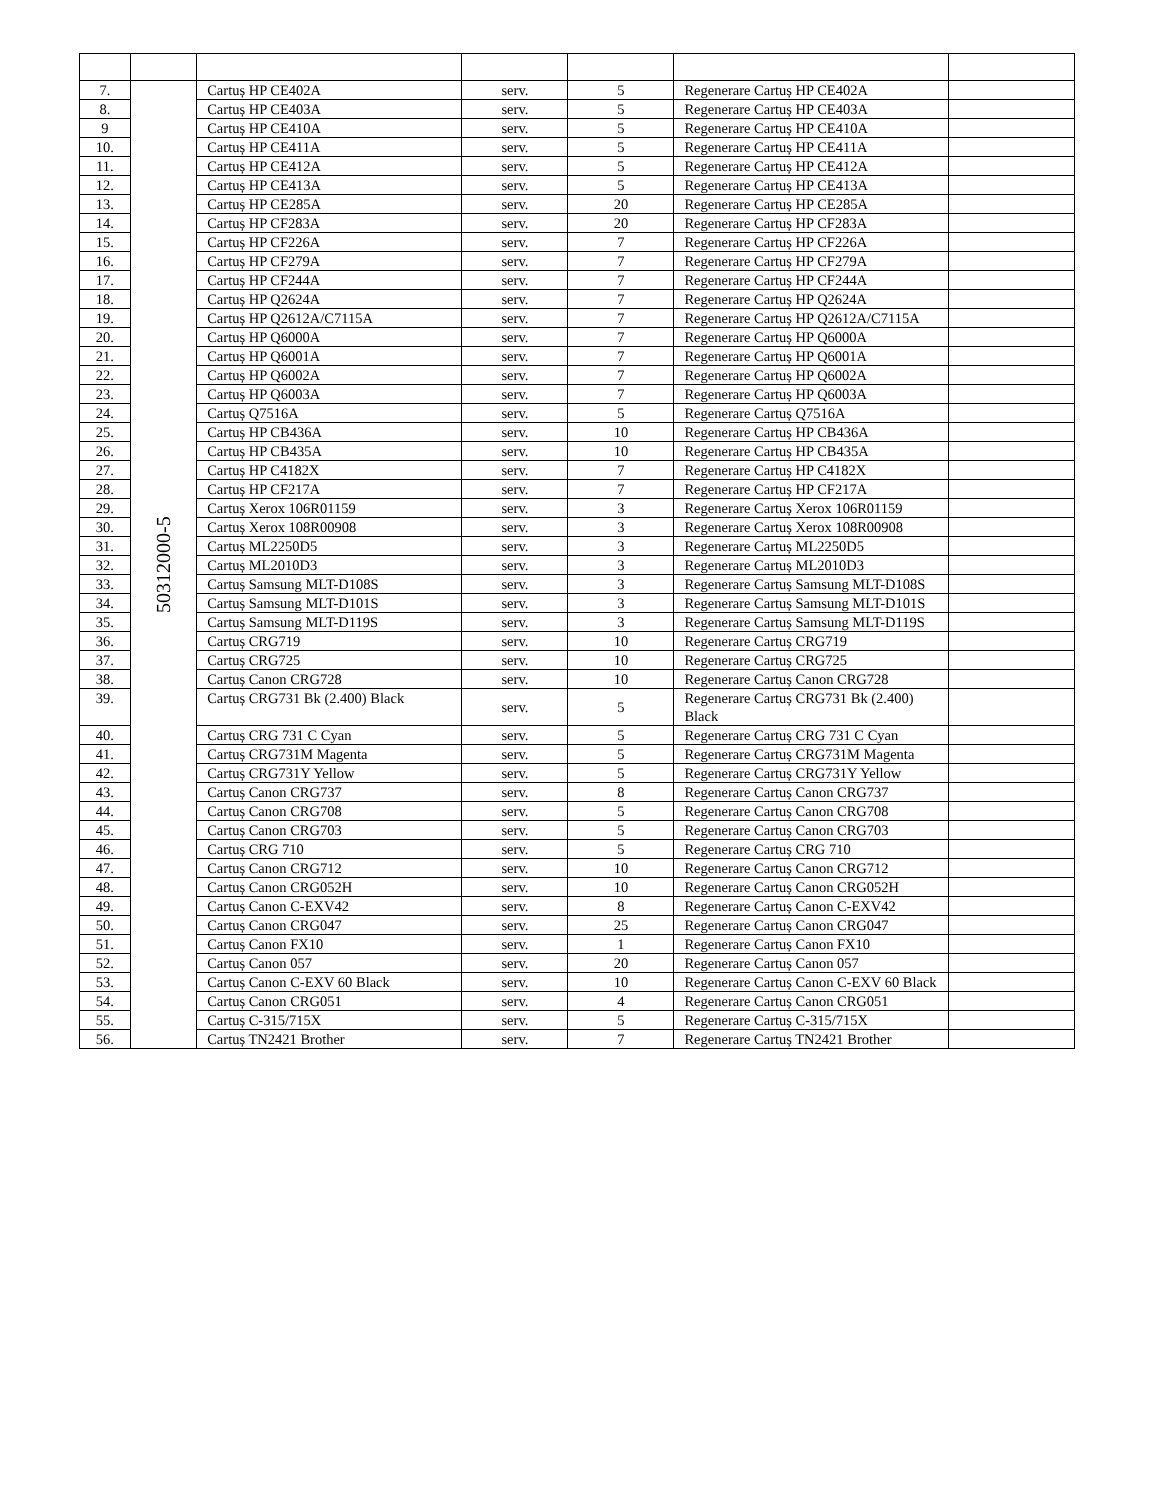| 7. | 50312000-5 | Cartuș HP CE402A | serv. | 5 | Regenerare Cartuș HP CE402A | |
| 8. | | Cartuș HP CE403A | serv. | 5 | Regenerare Cartuș HP CE403A | |
| 9 | | Cartuș HP CE410A | serv. | 5 | Regenerare Cartuș HP CE410A | |
| 10. | | Cartuș HP CE411A | serv. | 5 | Regenerare Cartuș HP CE411A | |
| 11. | | Cartuș HP CE412A | serv. | 5 | Regenerare Cartuș HP CE412A | |
| 12. | | Cartuș HP CE413A | serv. | 5 | Regenerare Cartuș HP CE413A | |
| 13. | | Cartuș HP CE285A | serv. | 20 | Regenerare Cartuș HP CE285A | |
| 14. | | Cartuș HP CF283A | serv. | 20 | Regenerare Cartuș HP CF283A | |
| 15. | | Cartuș HP CF226A | serv. | 7 | Regenerare Cartuș HP CF226A | |
| 16. | | Cartuș HP CF279A | serv. | 7 | Regenerare Cartuș HP CF279A | |
| 17. | | Cartuș HP CF244A | serv. | 7 | Regenerare Cartuș HP CF244A | |
| 18. | | Cartuș HP Q2624A | serv. | 7 | Regenerare Cartuș HP Q2624A | |
| 19. | | Cartuș HP Q2612A/C7115A | serv. | 7 | Regenerare Cartuș HP Q2612A/C7115A | |
| 20. | | Cartuș HP Q6000A | serv. | 7 | Regenerare Cartuș HP Q6000A | |
| 21. | | Cartuș HP Q6001A | serv. | 7 | Regenerare Cartuș HP Q6001A | |
| 22. | | Cartuș HP Q6002A | serv. | 7 | Regenerare Cartuș HP Q6002A | |
| 23. | | Cartuș HP Q6003A | serv. | 7 | Regenerare Cartuș HP Q6003A | |
| 24. | | Cartuș Q7516A | serv. | 5 | Regenerare Cartuș Q7516A | |
| 25. | | Cartuș HP CB436A | serv. | 10 | Regenerare Cartuș HP CB436A | |
| 26. | | Cartuș HP CB435A | serv. | 10 | Regenerare Cartuș HP CB435A | |
| 27. | | Cartuș HP C4182X | serv. | 7 | Regenerare Cartuș HP C4182X | |
| 28. | | Cartuș HP CF217A | serv. | 7 | Regenerare Cartuș HP CF217A | |
| 29. | | Cartuș Xerox 106R01159 | serv. | 3 | Regenerare Cartuș Xerox 106R01159 | |
| 30. | | Cartuș Xerox 108R00908 | serv. | 3 | Regenerare Cartuș Xerox 108R00908 | |
| 31. | | Cartuș ML2250D5 | serv. | 3 | Regenerare Cartuș ML2250D5 | |
| 32. | | Cartuș ML2010D3 | serv. | 3 | Regenerare Cartuș ML2010D3 | |
| 33. | | Cartuș Samsung MLT-D108S | serv. | 3 | Regenerare Cartuș Samsung MLT-D108S | |
| 34. | | Cartuș Samsung MLT-D101S | serv. | 3 | Regenerare Cartuș Samsung MLT-D101S | |
| 35. | | Cartuș Samsung MLT-D119S | serv. | 3 | Regenerare Cartuș Samsung MLT-D119S | |
| 36. | | Cartuș CRG719 | serv. | 10 | Regenerare Cartuș CRG719 | |
| 37. | | Cartuș CRG725 | serv. | 10 | Regenerare Cartuș CRG725 | |
| 38. | | Cartuș Canon CRG728 | serv. | 10 | Regenerare Cartuș Canon CRG728 | |
| 39. | | Cartuș CRG731 Bk (2.400) Black | serv. | 5 | Regenerare Cartuș CRG731 Bk (2.400) Black | |
| 40. | | Cartuș CRG 731 C Cyan | serv. | 5 | Regenerare Cartuș CRG 731 C Cyan | |
| 41. | | Cartuș CRG731M Magenta | serv. | 5 | Regenerare Cartuș CRG731M Magenta | |
| 42. | | Cartuș CRG731Y Yellow | serv. | 5 | Regenerare Cartuș CRG731Y Yellow | |
| 43. | | Cartuș Canon CRG737 | serv. | 8 | Regenerare Cartuș Canon CRG737 | |
| 44. | | Cartuș Canon CRG708 | serv. | 5 | Regenerare Cartuș Canon CRG708 | |
| 45. | | Cartuș Canon CRG703 | serv. | 5 | Regenerare Cartuș Canon CRG703 | |
| 46. | | Cartuș CRG 710 | serv. | 5 | Regenerare Cartuș CRG 710 | |
| 47. | | Cartuș Canon CRG712 | serv. | 10 | Regenerare Cartuș Canon CRG712 | |
| 48. | | Cartuș Canon CRG052H | serv. | 10 | Regenerare Cartuș Canon CRG052H | |
| 49. | | Cartuș Canon C-EXV42 | serv. | 8 | Regenerare Cartuș Canon C-EXV42 | |
| 50. | | Cartuș Canon CRG047 | serv. | 25 | Regenerare Cartuș Canon CRG047 | |
| 51. | | Cartuș Canon FX10 | serv. | 1 | Regenerare Cartuș Canon FX10 | |
| 52. | | Cartuș Canon 057 | serv. | 20 | Regenerare Cartuș Canon 057 | |
| 53. | | Cartuș Canon C-EXV 60 Black | serv. | 10 | Regenerare Cartuș Canon C-EXV 60 Black | |
| 54. | | Cartuș Canon CRG051 | serv. | 4 | Regenerare Cartuș Canon CRG051 | |
| 55. | | Cartuș C-315/715X | serv. | 5 | Regenerare Cartuș C-315/715X | |
| 56. | | Cartuș TN2421 Brother | serv. | 7 | Regenerare Cartuș TN2421 Brother | |